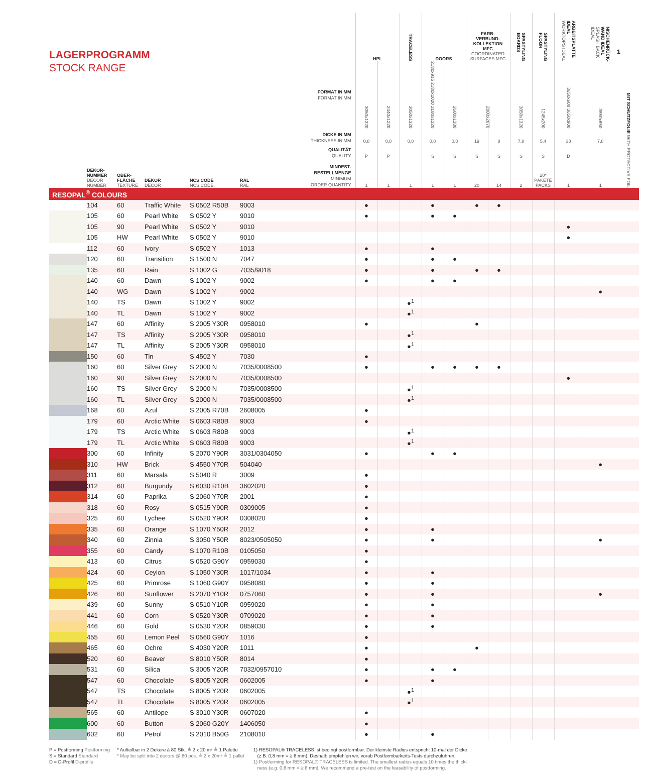LAGERPROGRAMM
STOCK RANGE
1
| | | | | | | | HPL | | TRACELESS | DOORS | | FARB- VERBUND- KOLLEKTION MFC COORDINATED SURFACES MFC | | SPASTYLING BOARDS | SPASTYLING FLOOR | ARBEITSPLATTE IDEAL WORKTOPS IDEAL | NISCHENRÜCK- WAND IDEAL SPLASH BACK IDEAL | |
| --- | --- | --- | --- | --- | --- | --- | --- | --- | --- | --- | --- | --- | --- | --- | --- | --- | --- | --- |
| | | | | | | FORMAT IN MM FORMAT IN MM | 3050x1320 | 2440x1220 | 3050x1320 | 2180x915 2180x1020 2180x1320 | 2600x1380 | 2800x2070 | | 3050x1320 | 1245x200 | 3650x600 3650x900 | 3650x650 | MIT SCHUTZFOLIE WITH PROTECTIVE FOIL |
| | | | | | | DICKE IN MM THICKNESS IN MM | 0,8 | 0,8 | 0,8 | 0,8 | 0,8 | 19 | 8 | 7,8 | 5,4 | 38 | 7,8 | |
| | | | | | | QUALITÄT QUALITY | P | P | | S | S | S | S | S | S | D | | |
| | DEKOR- NUMMER DECOR NUMBER | OBER- FLÄCHE TEXTURE | DEKOR DECOR | NCS CODE NCS CODE | RAL RAL | MINDEST- BESTELLMENGE MINIMUM ORDER QUANTITY | 1 | 1 | 1 | 1 | 1 | 20 | 14 | 2 | 20* PAKETE PACKS | 1 | 1 | |
| RESOPAL<sup>®</sup> COLOURS | | | | | | | | | | | | | | | | | | |
| | 104 | 60 | Traffic White | S 0502 R50B | 9003 | | ● | | | ● | | ● | ● | | | | | |
| | 105 | 60 | Pearl White | S 0502 Y | 9010 | | ● | | | ● | ● | | | | | | | |
| | 105 | 90 | Pearl White | S 0502 Y | 9010 | | | | | | | | | | | ● | | |
| | 105 | HW | Pearl White | S 0502 Y | 9010 | | | | | | | | | | | ● | | |
| | 112 | 60 | Ivory | S 0502 Y | 1013 | | ● | | | ● | | | | | | | | |
| | 120 | 60 | Transition | S 1500 N | 7047 | | ● | | | ● | ● | | | | | | | |
| | 135 | 60 | Rain | S 1002 G | 7035/9018 | | ● | | | ● | | ● | ● | | | | | |
| | 140 | 60 | Dawn | S 1002 Y | 9002 | | ● | | | ● | ● | | | | | | | |
| | 140 | WG | Dawn | S 1002 Y | 9002 | | | | | | | | | | | | ● | |
| | 140 | TS | Dawn | S 1002 Y | 9002 | | | | ●<sup>1</sup> | | | | | | | | | |
| | 140 | TL | Dawn | S 1002 Y | 9002 | | | | ●<sup>1</sup> | | | | | | | | | |
| | 147 | 60 | Affinity | S 2005 Y30R | 0958010 | | ● | | | | | ● | | | | | | |
| | 147 | TS | Affinity | S 2005 Y30R | 0958010 | | | | ●<sup>1</sup> | | | | | | | | | |
| | 147 | TL | Affinity | S 2005 Y30R | 0958010 | | | | ●<sup>1</sup> | | | | | | | | | |
| | 150 | 60 | Tin | S 4502 Y | 7030 | | ● | | | | | | | | | | | |
| | 160 | 60 | Silver Grey | S 2000 N | 7035/0008500 | | ● | | | ● | ● | ● | ● | | | | | |
| | 160 | 90 | Silver Grey | S 2000 N | 7035/0008500 | | | | | | | | | | | ● | | |
| | 160 | TS | Silver Grey | S 2000 N | 7035/0008500 | | | | ●<sup>1</sup> | | | | | | | | | |
| | 160 | TL | Silver Grey | S 2000 N | 7035/0008500 | | | | ●<sup>1</sup> | | | | | | | | | |
| | 168 | 60 | Azul | S 2005 R70B | 2608005 | | ● | | | | | | | | | | | |
| | 179 | 60 | Arctic White | S 0603 R80B | 9003 | | ● | | | | | | | | | | | |
| | 179 | TS | Arctic White | S 0603 R80B | 9003 | | | | ●<sup>1</sup> | | | | | | | | | |
| | 179 | TL | Arctic White | S 0603 R80B | 9003 | | | | ●<sup>1</sup> | | | | | | | | | |
| | 300 | 60 | Infinity | S 2070 Y90R | 3031/0304050 | | ● | | | ● | ● | | | | | | | |
| | 310 | HW | Brick | S 4550 Y70R | 504040 | | | | | | | | | | | | ● | |
| | 311 | 60 | Marsala | S 5040 R | 3009 | | ● | | | | | | | | | | | |
| | 312 | 60 | Burgundy | S 6030 R10B | 3602020 | | ● | | | | | | | | | | | |
| | 314 | 60 | Paprika | S 2060 Y70R | 2001 | | ● | | | | | | | | | | | |
| | 318 | 60 | Rosy | S 0515 Y90R | 0309005 | | ● | | | | | | | | | | | |
| | 325 | 60 | Lychee | S 0520 Y90R | 0308020 | | ● | | | | | | | | | | | |
| | 335 | 60 | Orange | S 1070 Y50R | 2012 | | ● | | | ● | | | | | | | | |
| | 340 | 60 | Zinnia | S 3050 Y50R | 8023/0505050 | | ● | | | ● | | | | | | | ● | |
| | 355 | 60 | Candy | S 1070 R10B | 0105050 | | ● | | | | | | | | | | | |
| | 413 | 60 | Citrus | S 0520 G90Y | 0959030 | | ● | | | | | | | | | | | |
| | 424 | 60 | Ceylon | S 1050 Y30R | 1017/1034 | | ● | | | ● | | | | | | | | |
| | 425 | 60 | Primrose | S 1060 G90Y | 0958080 | | ● | | | ● | | | | | | | | |
| | 426 | 60 | Sunflower | S 2070 Y10R | 0757060 | | ● | | | ● | | | | | | | ● | |
| | 439 | 60 | Sunny | S 0510 Y10R | 0959020 | | ● | | | ● | | | | | | | | |
| | 441 | 60 | Corn | S 0520 Y30R | 0709020 | | ● | | | ● | | | | | | | | |
| | 446 | 60 | Gold | S 0530 Y20R | 0859030 | | ● | | | ● | | | | | | | | |
| | 455 | 60 | Lemon Peel | S 0560 G90Y | 1016 | | ● | | | | | | | | | | | |
| | 465 | 60 | Ochre | S 4030 Y20R | 1011 | | ● | | | | | ● | | | | | | |
| | 520 | 60 | Beaver | S 8010 Y50R | 8014 | | ● | | | | | | | | | | | |
| | 531 | 60 | Silica | S 3005 Y20R | 7032/0957010 | | ● | | | ● | ● | | | | | | | |
| | 547 | 60 | Chocolate | S 8005 Y20R | 0602005 | | ● | | | ● | | | | | | | | |
| | 547 | TS | Chocolate | S 8005 Y20R | 0602005 | | | | ●<sup>1</sup> | | | | | | | | | |
| | 547 | TL | Chocolate | S 8005 Y20R | 0602005 | | | | ●<sup>1</sup> | | | | | | | | | |
| | 565 | 60 | Antilope | S 3010 Y30R | 0607020 | | ● | | | | | | | | | | | |
| | 600 | 60 | Button | S 2060 G20Y | 1406050 | | ● | | | | | | | | | | | |
| | 602 | 60 | Petrol | S 2010 B50G | 2108010 | | ● | | | ● | | | | | | | | |
P = Postforming Postforming
S = Standard Standard
D = D-Profil D-profile
* Aufteilbar in 2 Dekore à 80 Stk. ≙ 2 x 20 m² ≙ 1 Palette
* May be split into 2 decors @ 80 pcs. ≙ 2 x 20m² ≙ 1 pallet
1) RESOPAL® TRACELESS ist bedingt postformbar. Der kleinste Radius entspricht 10-mal der Dicke
(z.B. 0,8 mm = ≥ 8 mm). Deshalb empfehlen wir, vorab Postformbarkeits-Tests durchzuführen.
1) Postforming for RESOPAL® TRACELESS is limited. The smallest radius equals 10 times the thick-
ness (e.g. 0.8 mm = ≥ 8 mm). We recommend a pre-test on the feasability of postforming.